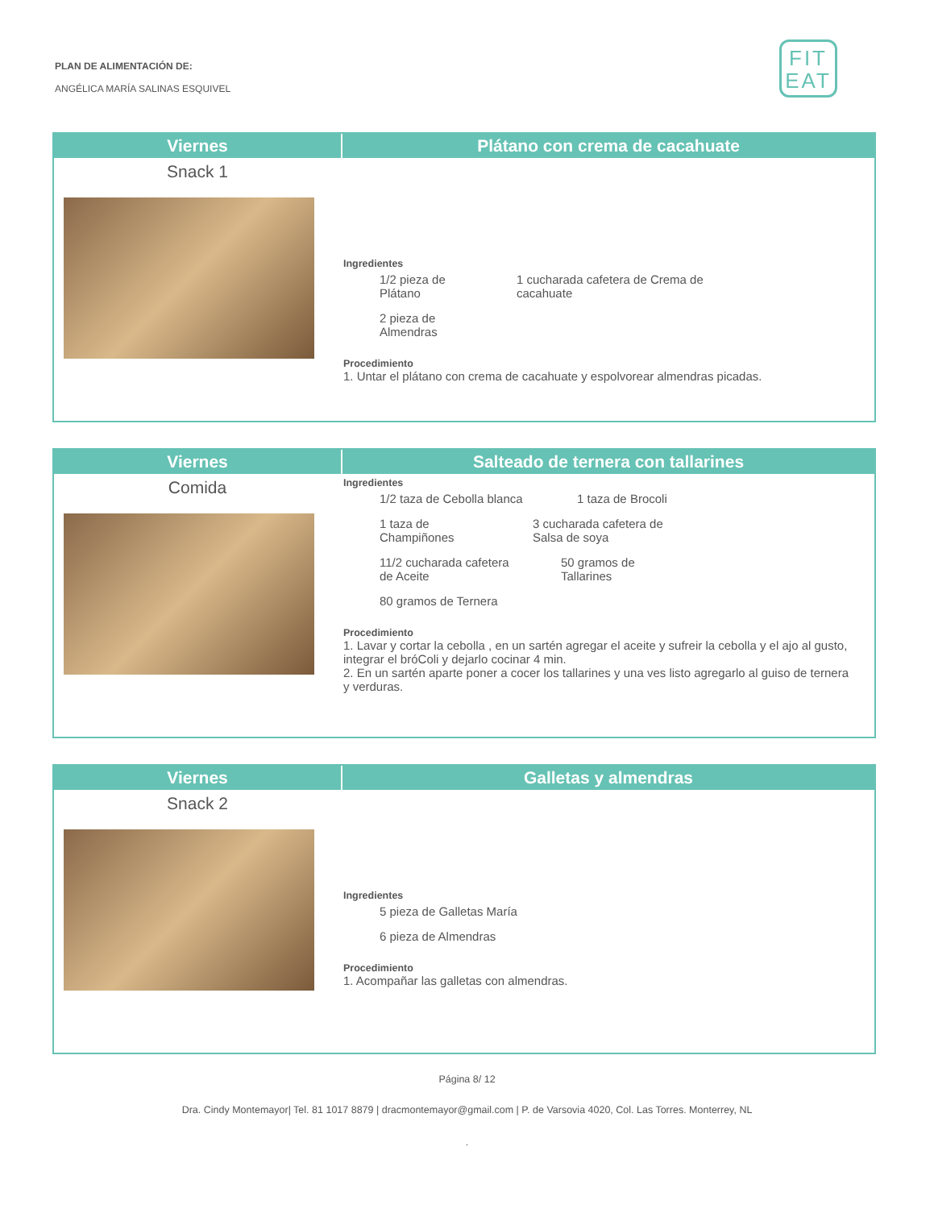PLAN DE ALIMENTACIÓN DE:
ANGÉLICA MARÍA SALINAS ESQUIVEL
FIT
EAT
Viernes Plátano con crema de cacahuate
Snack 1
Ingredientes
1/2 pieza de Plátano
1 cucharada cafetera de Crema de cacahuate
2 pieza de Almendras
Procedimiento
1. Untar el plátano con crema de cacahuate y espolvorear almendras picadas.
Viernes Salteado de ternera con tallarines
Comida
Ingredientes
1/2 taza de Cebolla blanca
1 taza de Brocoli
1 taza de Champiñones
3 cucharada cafetera de Salsa de soya
11/2 cucharada cafetera de Aceite
50 gramos de Tallarines
80 gramos de Ternera
Procedimiento
1. Lavar y cortar la cebolla , en un sartén agregar el aceite y sufreir la cebolla y el ajo al gusto, integrar el bróColi y dejarlo cocinar 4 min.
2. En un sartén aparte poner a cocer los tallarines y una ves listo agregarlo al guiso de ternera y verduras.
Viernes Galletas y almendras
Snack 2
Ingredientes
5 pieza de Galletas María
6 pieza de Almendras
Procedimiento
1. Acompañar las galletas con almendras.
Página 8/ 12
Dra. Cindy Montemayor| Tel. 81 1017 8879 | dracmontemayor@gmail.com | P. de Varsovia 4020, Col. Las Torres. Monterrey, NL
.